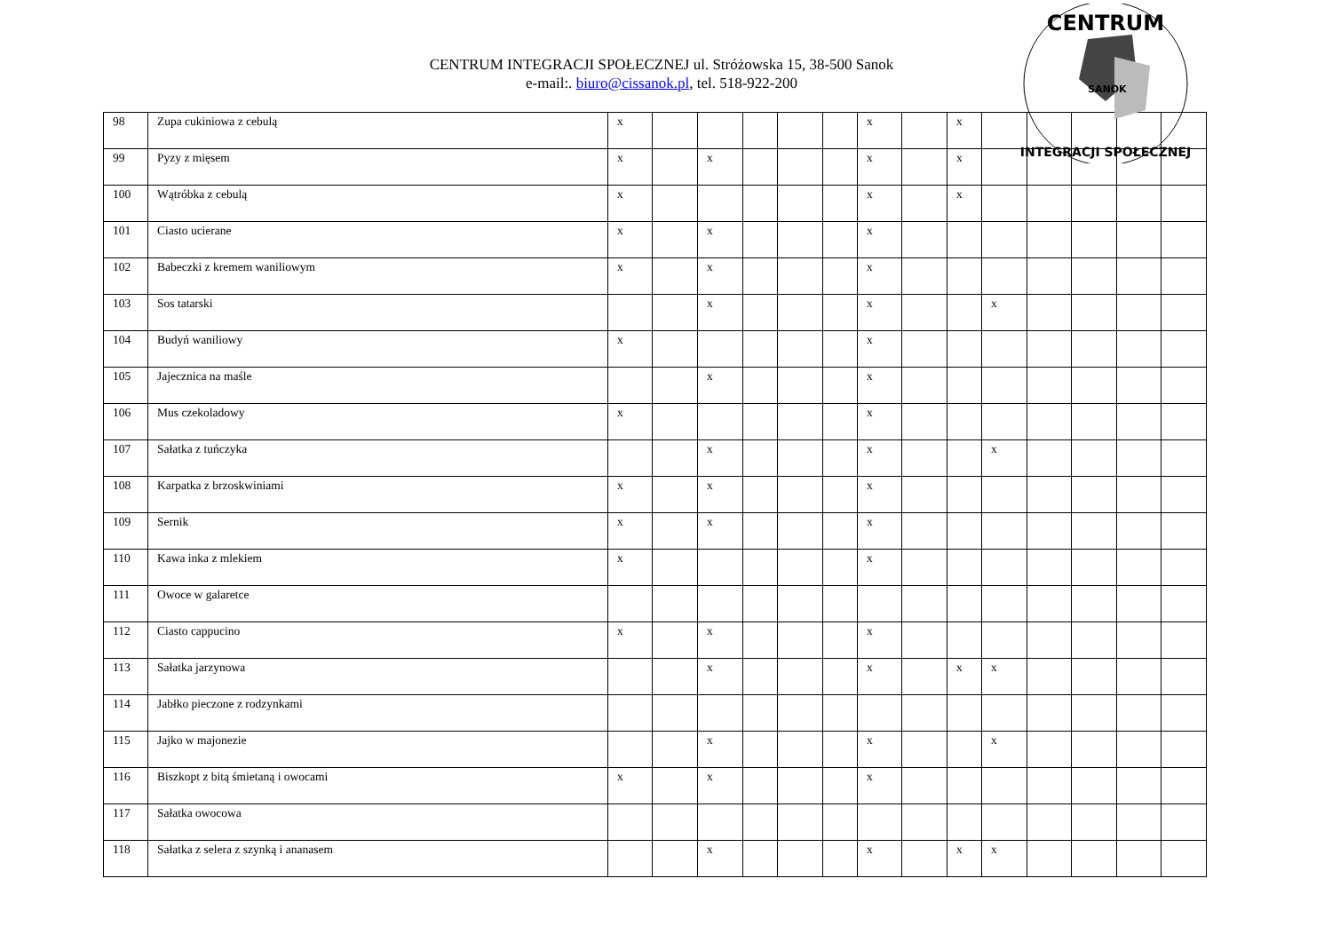CENTRUM
INTEGRACJI SPOŁECZNEJ
SANOK
CENTRUM INTEGRACJI SPOŁECZNEJ ul. Stróżowska 15, 38-500 Sanok
e-mail:. biuro@cissanok.pl, tel. 518-922-200
| 98 | Zupa cukiniowa z cebulą | x | | | | | | x | | x | | | | | |
| 99 | Pyzy z mięsem | x | | x | | | | x | | x | | | | | |
| 100 | Wątróbka z cebulą | x | | | | | | x | | x | | | | | |
| 101 | Ciasto ucierane | x | | x | | | | x | | | | | | | |
| 102 | Babeczki z kremem waniliowym | x | | x | | | | x | | | | | | | |
| 103 | Sos tatarski | | | x | | | | x | | | x | | | | |
| 104 | Budyń waniliowy | x | | | | | | x | | | | | | | |
| 105 | Jajecznica na maśle | | | x | | | | x | | | | | | | |
| 106 | Mus czekoladowy | x | | | | | | x | | | | | | | |
| 107 | Sałatka z tuńczyka | | | x | | | | x | | | x | | | | |
| 108 | Karpatka z brzoskwiniami | x | | x | | | | x | | | | | | | |
| 109 | Sernik | x | | x | | | | x | | | | | | | |
| 110 | Kawa inka z mlekiem | x | | | | | | x | | | | | | | |
| 111 | Owoce w galaretce | | | | | | | | | | | | | | |
| 112 | Ciasto cappucino | x | | x | | | | x | | | | | | | |
| 113 | Sałatka jarzynowa | | | x | | | | x | | x | x | | | | |
| 114 | Jabłko pieczone z rodzynkami | | | | | | | | | | | | | | |
| 115 | Jajko w majonezie | | | x | | | | x | | | x | | | | |
| 116 | Biszkopt z bitą śmietaną i owocami | x | | x | | | | x | | | | | | | |
| 117 | Sałatka owocowa | | | | | | | | | | | | | | |
| 118 | Sałatka z selera z szynką i ananasem | | | x | | | | x | | x | x | | | | |